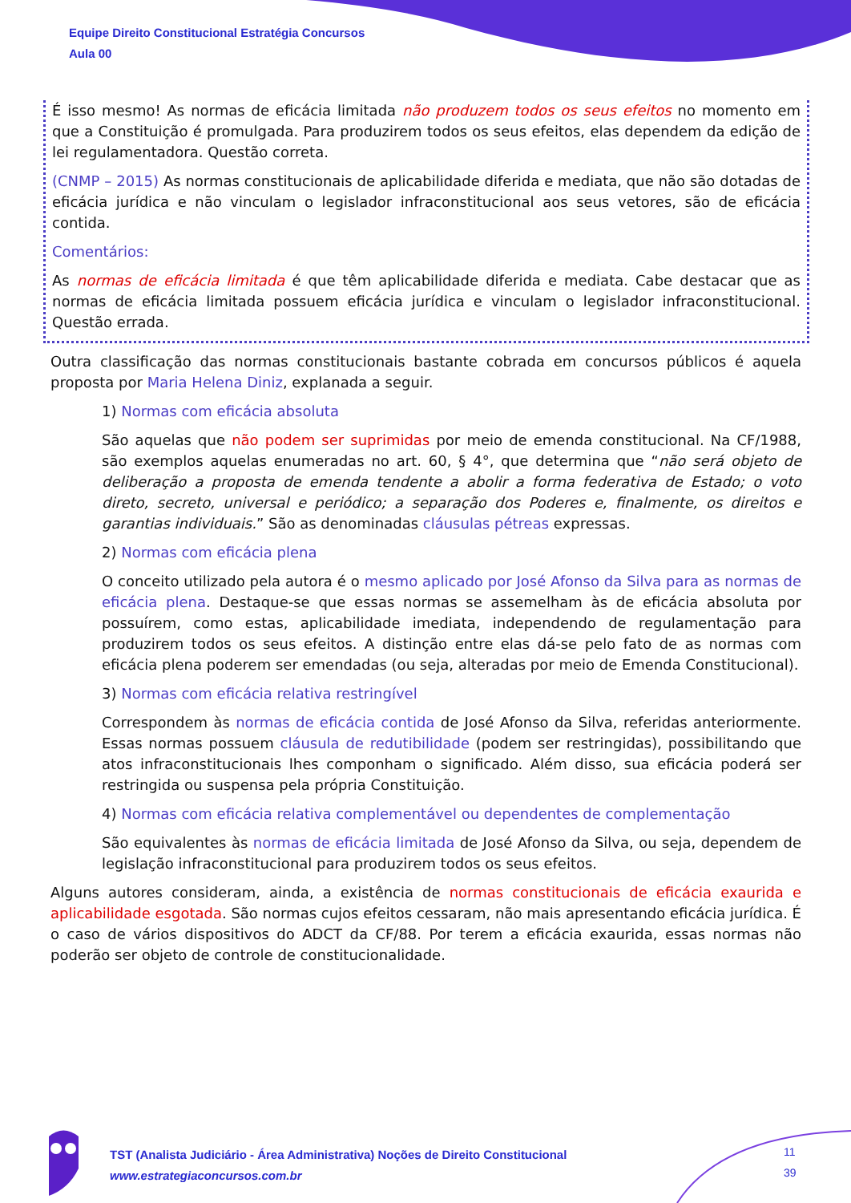Equipe Direito Constitucional Estratégia Concursos
Aula 00
É isso mesmo! As normas de eficácia limitada não produzem todos os seus efeitos no momento em que a Constituição é promulgada. Para produzirem todos os seus efeitos, elas dependem da edição de lei regulamentadora. Questão correta.
(CNMP – 2015) As normas constitucionais de aplicabilidade diferida e mediata, que não são dotadas de eficácia jurídica e não vinculam o legislador infraconstitucional aos seus vetores, são de eficácia contida.
Comentários:
As normas de eficácia limitada é que têm aplicabilidade diferida e mediata. Cabe destacar que as normas de eficácia limitada possuem eficácia jurídica e vinculam o legislador infraconstitucional. Questão errada.
Outra classificação das normas constitucionais bastante cobrada em concursos públicos é aquela proposta por Maria Helena Diniz, explanada a seguir.
1) Normas com eficácia absoluta
São aquelas que não podem ser suprimidas por meio de emenda constitucional. Na CF/1988, são exemplos aquelas enumeradas no art. 60, § 4°, que determina que “não será objeto de deliberação a proposta de emenda tendente a abolir a forma federativa de Estado; o voto direto, secreto, universal e periódico; a separação dos Poderes e, finalmente, os direitos e garantias individuais.” São as denominadas cláusulas pétreas expressas.
2) Normas com eficácia plena
O conceito utilizado pela autora é o mesmo aplicado por José Afonso da Silva para as normas de eficácia plena. Destaque-se que essas normas se assemelham às de eficácia absoluta por possuírem, como estas, aplicabilidade imediata, independendo de regulamentação para produzirem todos os seus efeitos. A distinção entre elas dá-se pelo fato de as normas com eficácia plena poderem ser emendadas (ou seja, alteradas por meio de Emenda Constitucional).
3) Normas com eficácia relativa restringível
Correspondem às normas de eficácia contida de José Afonso da Silva, referidas anteriormente. Essas normas possuem cláusula de redutibilidade (podem ser restringidas), possibilitando que atos infraconstitucionais lhes componham o significado. Além disso, sua eficácia poderá ser restringida ou suspensa pela própria Constituição.
4) Normas com eficácia relativa complementável ou dependentes de complementação
São equivalentes às normas de eficácia limitada de José Afonso da Silva, ou seja, dependem de legislação infraconstitucional para produzirem todos os seus efeitos.
Alguns autores consideram, ainda, a existência de normas constitucionais de eficácia exaurida e aplicabilidade esgotada. São normas cujos efeitos cessaram, não mais apresentando eficácia jurídica. É o caso de vários dispositivos do ADCT da CF/88. Por terem a eficácia exaurida, essas normas não poderão ser objeto de controle de constitucionalidade.
TST (Analista Judiciário - Área Administrativa) Noções de Direito Constitucional
www.estrategiaconcursos.com.br
11
39